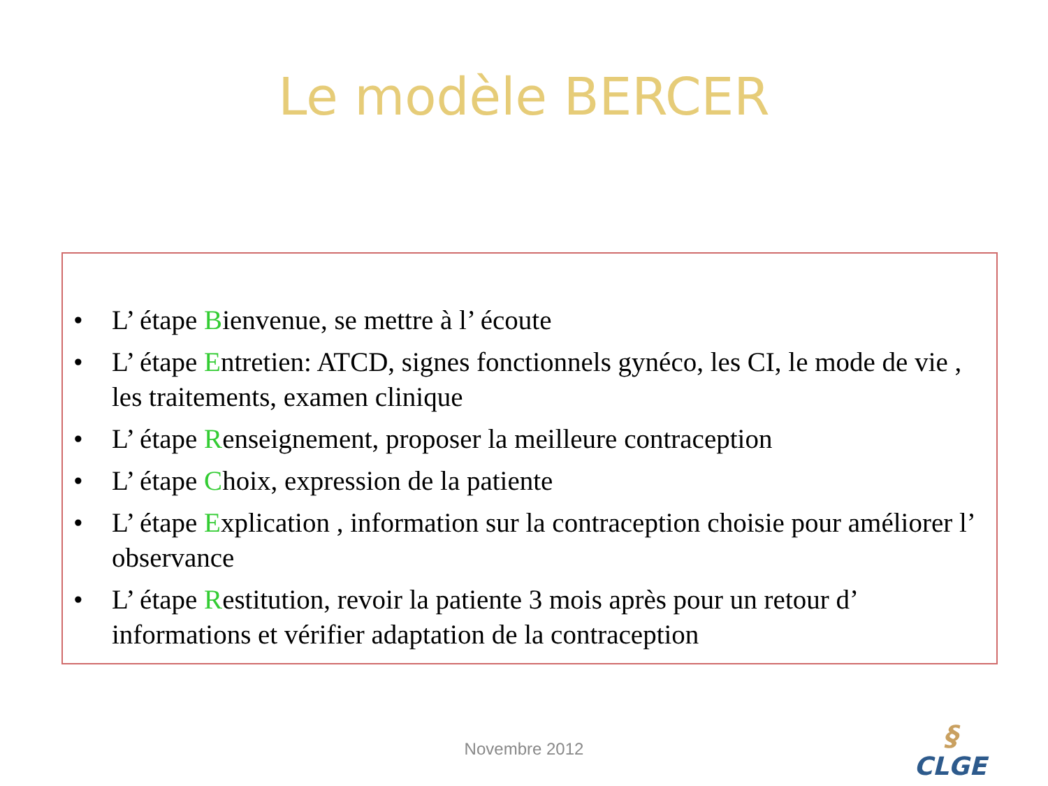Le modèle BERCER
• L’ étape Bienvenue, se mettre à l’ écoute
• L’ étape Entretien: ATCD, signes fonctionnels gynéco, les CI, le mode de vie , les traitements, examen clinique
• L’ étape Renseignement, proposer la meilleure contraception
• L’ étape Choix, expression de la patiente
• L’ étape Explication , information sur la contraception choisie pour améliorer l’ observance
• L’ étape Restitution, revoir la patiente 3 mois après pour un retour d’ informations et vérifier adaptation de la contraception
Novembre 2012
§
CLGE